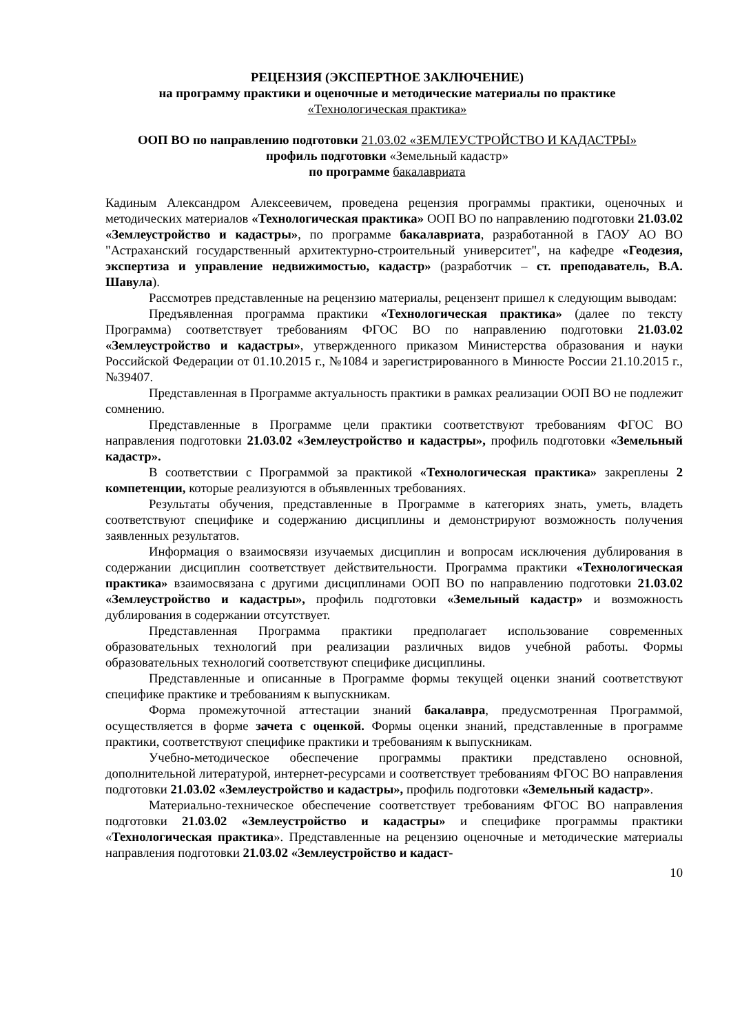РЕЦЕНЗИЯ (ЭКСПЕРТНОЕ ЗАКЛЮЧЕНИЕ)
на программу практики и оценочные и методические материалы по практике
«Технологическая практика»
ООП ВО по направлению подготовки 21.03.02 «ЗЕМЛЕУСТРОЙСТВО И КАДАСТРЫ»
профиль подготовки «Земельный кадастр»
по программе бакалавриата
Кадиным Александром Алексеевичем, проведена рецензия программы практики, оценочных и методических материалов «Технологическая практика» ООП ВО по направлению подготовки 21.03.02 «Землеустройство и кадастры», по программе бакалавриата, разработанной в ГАОУ АО ВО "Астраханский государственный архитектурно-строительный университет", на кафедре «Геодезия, экспертиза и управление недвижимостью, кадастр» (разработчик – ст. преподаватель, В.А. Шавула).
Рассмотрев представленные на рецензию материалы, рецензент пришел к следующим выводам:
Предъявленная программа практики «Технологическая практика» (далее по тексту Программа) соответствует требованиям ФГОС ВО по направлению подготовки 21.03.02 «Землеустройство и кадастры», утвержденного приказом Министерства образования и науки Российской Федерации от 01.10.2015 г., №1084 и зарегистрированного в Минюсте России 21.10.2015 г., №39407.
Представленная в Программе актуальность практики в рамках реализации ООП ВО не подлежит сомнению.
Представленные в Программе цели практики соответствуют требованиям ФГОС ВО направления подготовки 21.03.02 «Землеустройство и кадастры», профиль подготовки «Земельный кадастр».
В соответствии с Программой за практикой «Технологическая практика» закреплены 2 компетенции, которые реализуются в объявленных требованиях.
Результаты обучения, представленные в Программе в категориях знать, уметь, владеть соответствуют специфике и содержанию дисциплины и демонстрируют возможность получения заявленных результатов.
Информация о взаимосвязи изучаемых дисциплин и вопросам исключения дублирования в содержании дисциплин соответствует действительности. Программа практики «Технологическая практика» взаимосвязана с другими дисциплинами ООП ВО по направлению подготовки 21.03.02 «Землеустройство и кадастры», профиль подготовки «Земельный кадастр» и возможность дублирования в содержании отсутствует.
Представленная Программа практики предполагает использование современных образовательных технологий при реализации различных видов учебной работы. Формы образовательных технологий соответствуют специфике дисциплины.
Представленные и описанные в Программе формы текущей оценки знаний соответствуют специфике практике и требованиям к выпускникам.
Форма промежуточной аттестации знаний бакалавра, предусмотренная Программой, осуществляется в форме зачета с оценкой. Формы оценки знаний, представленные в программе практики, соответствуют специфике практики и требованиям к выпускникам.
Учебно-методическое обеспечение программы практики представлено основной, дополнительной литературой, интернет-ресурсами и соответствует требованиям ФГОС ВО направления подготовки 21.03.02 «Землеустройство и кадастры», профиль подготовки «Земельный кадастр».
Материально-техническое обеспечение соответствует требованиям ФГОС ВО направления подготовки 21.03.02 «Землеустройство и кадастры» и специфике программы практики «Технологическая практика». Представленные на рецензию оценочные и методические материалы направления подготовки 21.03.02 «Землеустройство и кадаст-
10